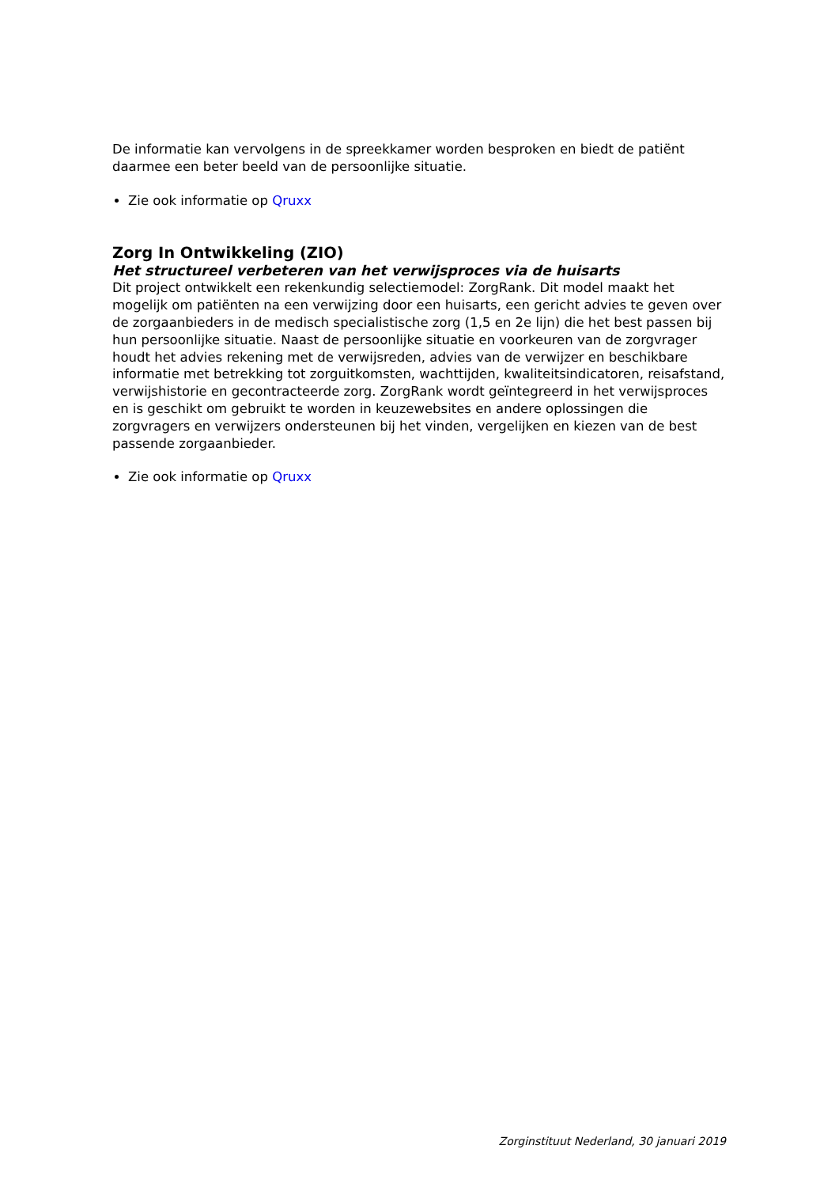De informatie kan vervolgens in de spreekkamer worden besproken en biedt de patiënt daarmee een beter beeld van de persoonlijke situatie.
Zie ook informatie op Qruxx
Zorg In Ontwikkeling (ZIO)
Het structureel verbeteren van het verwijsproces via de huisarts
Dit project ontwikkelt een rekenkundig selectiemodel: ZorgRank. Dit model maakt het mogelijk om patiënten na een verwijzing door een huisarts, een gericht advies te geven over de zorgaanbieders in de medisch specialistische zorg (1,5 en 2e lijn) die het best passen bij hun persoonlijke situatie. Naast de persoonlijke situatie en voorkeuren van de zorgvrager houdt het advies rekening met de verwijsreden, advies van de verwijzer en beschikbare informatie met betrekking tot zorguitkomsten, wachttijden, kwaliteitsindicatoren, reisafstand, verwijshistorie en gecontracteerde zorg. ZorgRank wordt geïntegreerd in het verwijsproces en is geschikt om gebruikt te worden in keuzewebsites en andere oplossingen die zorgvragers en verwijzers ondersteunen bij het vinden, vergelijken en kiezen van de best passende zorgaanbieder.
Zie ook informatie op Qruxx
Zorginstituut Nederland, 30 januari 2019